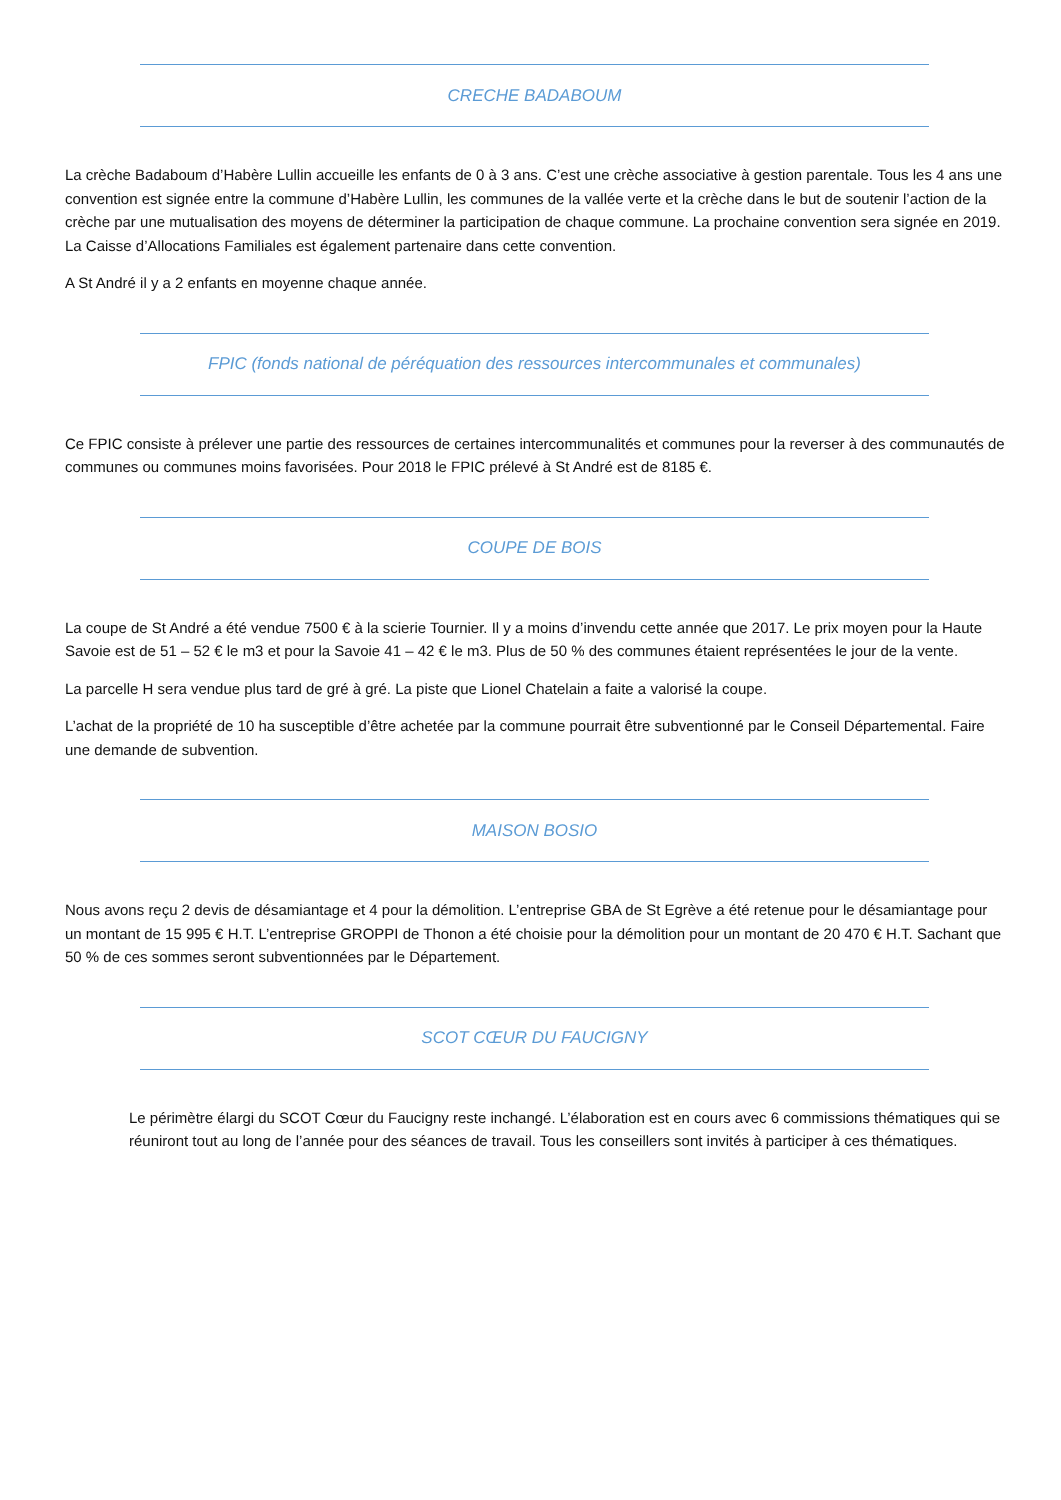CRECHE BADABOUM
La crèche Badaboum d’Habère Lullin accueille les enfants de 0 à 3 ans. C’est une crèche associative à gestion parentale. Tous les 4 ans une convention est signée entre la commune d’Habère Lullin, les communes de la vallée verte et la crèche dans le but de soutenir l’action de la crèche par une mutualisation des moyens de déterminer la participation de chaque commune. La prochaine convention sera signée en 2019. La Caisse d’Allocations Familiales est également partenaire dans cette convention.
A St André il y a 2 enfants en moyenne chaque année.
FPIC (fonds national de péréquation des ressources intercommunales et communales)
Ce FPIC consiste à prélever une partie des ressources de certaines intercommunalités et communes pour la reverser à des communautés de communes ou communes moins favorisées. Pour 2018 le FPIC prélevé à St André est de 8185 €.
COUPE DE BOIS
La coupe de St André a été vendue 7500 € à la scierie Tournier. Il y a moins d’invendu cette année que 2017. Le prix moyen pour la Haute Savoie est de 51 – 52 € le m3 et pour la Savoie 41 – 42 € le m3. Plus de 50 % des communes étaient représentées le jour de la vente.
La parcelle H sera vendue plus tard de gré à gré. La piste que Lionel Chatelain a faite a valorisé la coupe.
L’achat de la propriété de 10 ha susceptible d’être achetée par la commune pourrait être subventionné par le Conseil Départemental. Faire une demande de subvention.
MAISON BOSIO
Nous avons reçu 2 devis de désamiantage et 4 pour la démolition. L’entreprise GBA de St Egrève a été retenue pour le désamiantage pour un montant de 15 995 € H.T. L’entreprise GROPPI de Thonon a été choisie pour la démolition pour un montant de 20 470 € H.T. Sachant que 50 % de ces sommes seront subventionnées par le Département.
SCOT CŒUR DU FAUCIGNY
Le périmètre élargi du SCOT Cœur du Faucigny reste inchangé. L’élaboration est en cours avec 6 commissions thématiques qui se réuniront tout au long de l’année pour des séances de travail. Tous les conseillers sont invités à participer à ces thématiques.